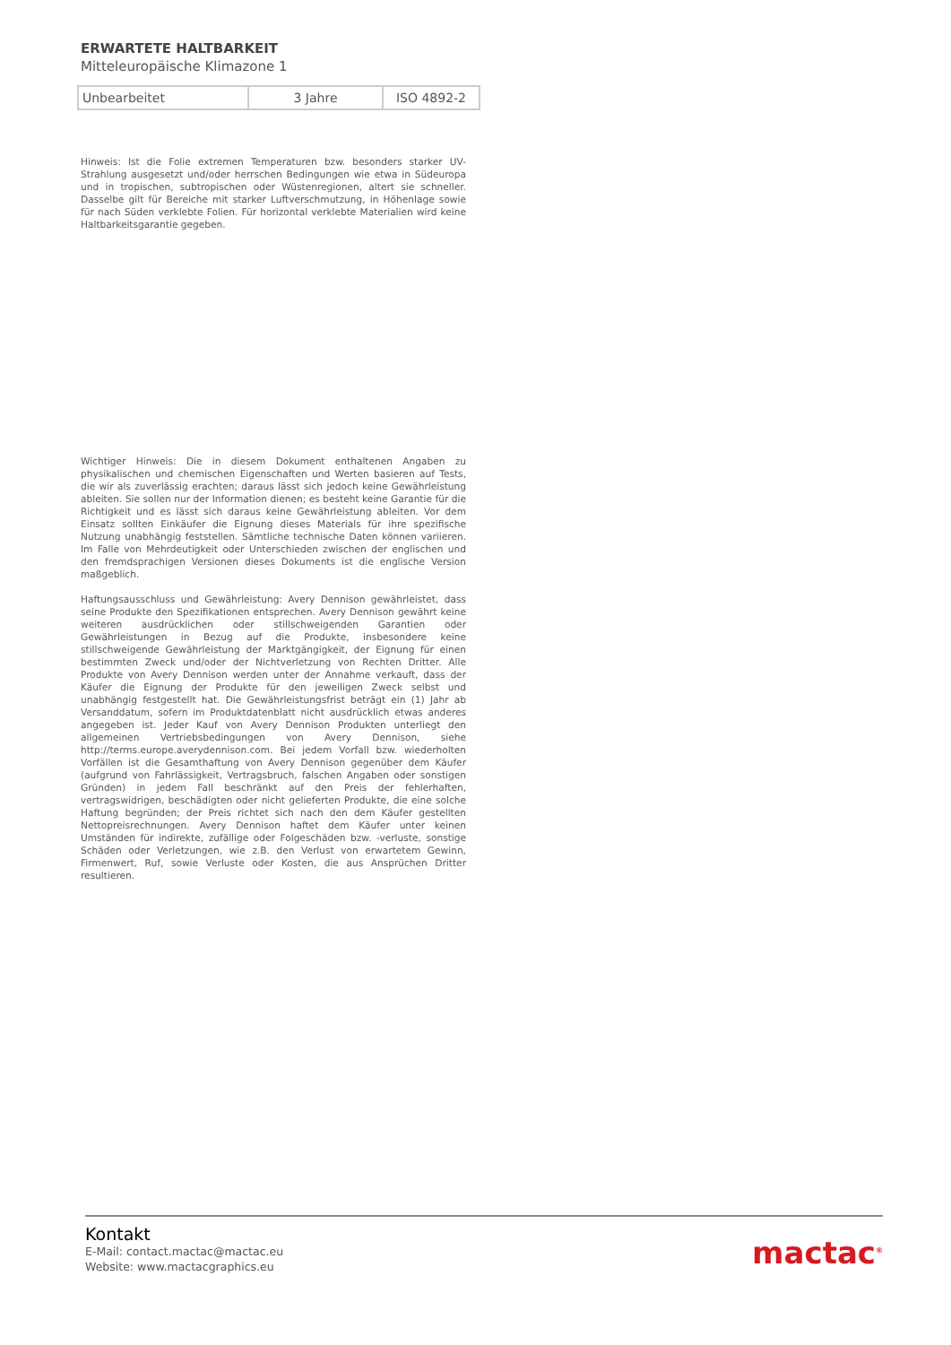ERWARTETE HALTBARKEIT
Mitteleuropäische Klimazone 1
| Unbearbeitet | 3 Jahre | ISO 4892-2 |
Hinweis: Ist die Folie extremen Temperaturen bzw. besonders starker UV-Strahlung ausgesetzt und/oder herrschen Bedingungen wie etwa in Südeuropa und in tropischen, subtropischen oder Wüstenregionen, altert sie schneller. Dasselbe gilt für Bereiche mit starker Luftverschmutzung, in Höhenlage sowie für nach Süden verklebte Folien. Für horizontal verklebte Materialien wird keine Haltbarkeitsgarantie gegeben.
Wichtiger Hinweis: Die in diesem Dokument enthaltenen Angaben zu physikalischen und chemischen Eigenschaften und Werten basieren auf Tests, die wir als zuverlässig erachten; daraus lässt sich jedoch keine Gewährleistung ableiten. Sie sollen nur der Information dienen; es besteht keine Garantie für die Richtigkeit und es lässt sich daraus keine Gewährleistung ableiten. Vor dem Einsatz sollten Einkäufer die Eignung dieses Materials für ihre spezifische Nutzung unabhängig feststellen. Sämtliche technische Daten können variieren. Im Falle von Mehrdeutigkeit oder Unterschieden zwischen der englischen und den fremdsprachigen Versionen dieses Dokuments ist die englische Version maßgeblich.
Haftungsausschluss und Gewährleistung: Avery Dennison gewährleistet, dass seine Produkte den Spezifikationen entsprechen. Avery Dennison gewährt keine weiteren ausdrücklichen oder stillschweigenden Garantien oder Gewährleistungen in Bezug auf die Produkte, insbesondere keine stillschweigende Gewährleistung der Marktgängigkeit, der Eignung für einen bestimmten Zweck und/oder der Nichtverletzung von Rechten Dritter. Alle Produkte von Avery Dennison werden unter der Annahme verkauft, dass der Käufer die Eignung der Produkte für den jeweiligen Zweck selbst und unabhängig festgestellt hat. Die Gewährleistungsfrist beträgt ein (1) Jahr ab Versanddatum, sofern im Produktdatenblatt nicht ausdrücklich etwas anderes angegeben ist. Jeder Kauf von Avery Dennison Produkten unterliegt den allgemeinen Vertriebsbedingungen von Avery Dennison, siehe http://terms.europe.averydennison.com. Bei jedem Vorfall bzw. wiederholten Vorfällen ist die Gesamthaftung von Avery Dennison gegenüber dem Käufer (aufgrund von Fahrlässigkeit, Vertragsbruch, falschen Angaben oder sonstigen Gründen) in jedem Fall beschränkt auf den Preis der fehlerhaften, vertragswidrigen, beschädigten oder nicht gelieferten Produkte, die eine solche Haftung begründen; der Preis richtet sich nach den dem Käufer gestellten Nettopreisrechnungen. Avery Dennison haftet dem Käufer unter keinen Umständen für indirekte, zufällige oder Folgeschäden bzw. -verluste, sonstige Schäden oder Verletzungen, wie z.B. den Verlust von erwartetem Gewinn, Firmenwert, Ruf, sowie Verluste oder Kosten, die aus Ansprüchen Dritter resultieren.
Kontakt
E-Mail: contact.mactac@mactac.eu
Website: www.mactacgraphics.eu
mactac<sup>®</sup>